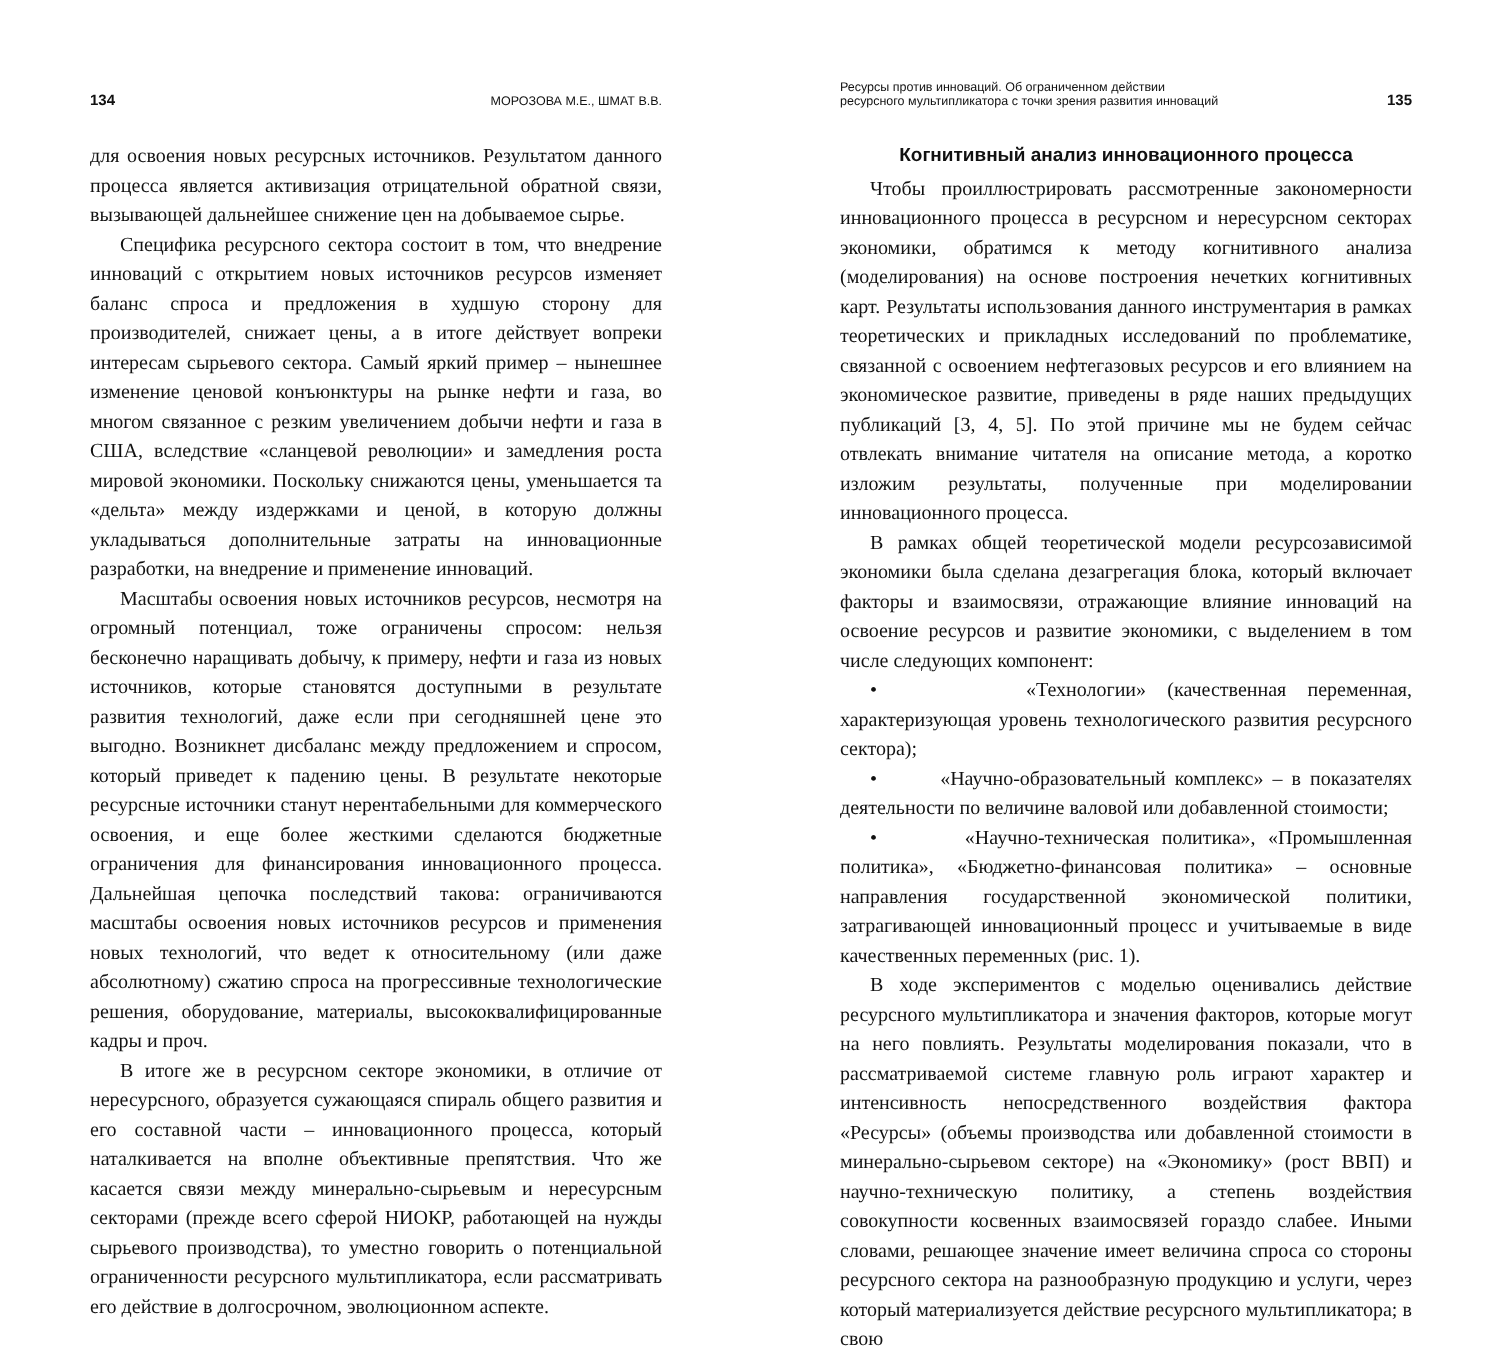134 МОРОЗОВА М.Е., ШМАТ В.В.
для освоения новых ресурсных источников. Результатом данного процесса является активизация отрицательной обратной связи, вызывающей дальнейшее снижение цен на добываемое сырье.
Специфика ресурсного сектора состоит в том, что внедрение инноваций с открытием новых источников ресурсов изменяет баланс спроса и предложения в худшую сторону для производителей, снижает цены, а в итоге действует вопреки интересам сырьевого сектора. Самый яркий пример – нынешнее изменение ценовой конъюнктуры на рынке нефти и газа, во многом связанное с резким увеличением добычи нефти и газа в США, вследствие «сланцевой революции» и замедления роста мировой экономики. Поскольку снижаются цены, уменьшается та «дельта» между издержками и ценой, в которую должны укладываться дополнительные затраты на инновационные разработки, на внедрение и применение инноваций.
Масштабы освоения новых источников ресурсов, несмотря на огромный потенциал, тоже ограничены спросом: нельзя бесконечно наращивать добычу, к примеру, нефти и газа из новых источников, которые становятся доступными в результате развития технологий, даже если при сегодняшней цене это выгодно. Возникнет дисбаланс между предложением и спросом, который приведет к падению цены. В результате некоторые ресурсные источники станут нерентабельными для коммерческого освоения, и еще более жесткими сделаются бюджетные ограничения для финансирования инновационного процесса. Дальнейшая цепочка последствий такова: ограничиваются масштабы освоения новых источников ресурсов и применения новых технологий, что ведет к относительному (или даже абсолютному) сжатию спроса на прогрессивные технологические решения, оборудование, материалы, высококвалифицированные кадры и проч.
В итоге же в ресурсном секторе экономики, в отличие от нересурсного, образуется сужающаяся спираль общего развития и его составной части – инновационного процесса, который наталкивается на вполне объективные препятствия. Что же касается связи между минерально-сырьевым и нересурсным секторами (прежде всего сферой НИОКР, работающей на нужды сырьевого производства), то уместно говорить о потенциальной ограниченности ресурсного мультипликатора, если рассматривать его действие в долгосрочном, эволюционном аспекте.
Ресурсы против инноваций. Об ограниченном действии
ресурсного мультипликатора с точки зрения развития инноваций 135
Когнитивный анализ инновационного процесса
Чтобы проиллюстрировать рассмотренные закономерности инновационного процесса в ресурсном и нересурсном секторах экономики, обратимся к методу когнитивного анализа (моделирования) на основе построения нечетких когнитивных карт. Результаты использования данного инструментария в рамках теоретических и прикладных исследований по проблематике, связанной с освоением нефтегазовых ресурсов и его влиянием на экономическое развитие, приведены в ряде наших предыдущих публикаций [3, 4, 5]. По этой причине мы не будем сейчас отвлекать внимание читателя на описание метода, а коротко изложим результаты, полученные при моделировании инновационного процесса.
В рамках общей теоретической модели ресурсозависимой экономики была сделана дезагрегация блока, который включает факторы и взаимосвязи, отражающие влияние инноваций на освоение ресурсов и развитие экономики, с выделением в том числе следующих компонент:
• «Технологии» (качественная переменная, характеризующая уровень технологического развития ресурсного сектора);
• «Научно-образовательный комплекс» – в показателях деятельности по величине валовой или добавленной стоимости;
• «Научно-техническая политика», «Промышленная политика», «Бюджетно-финансовая политика» – основные направления государственной экономической политики, затрагивающей инновационный процесс и учитываемые в виде качественных переменных (рис. 1).
В ходе экспериментов с моделью оценивались действие ресурсного мультипликатора и значения факторов, которые могут на него повлиять. Результаты моделирования показали, что в рассматриваемой системе главную роль играют характер и интенсивность непосредственного воздействия фактора «Ресурсы» (объемы производства или добавленной стоимости в минерально-сырьевом секторе) на «Экономику» (рост ВВП) и научно-техническую политику, а степень воздействия совокупности косвенных взаимосвязей гораздо слабее. Иными словами, решающее значение имеет величина спроса со стороны ресурсного сектора на разнообразную продукцию и услуги, через который материализуется действие ресурсного мультипликатора; в свою